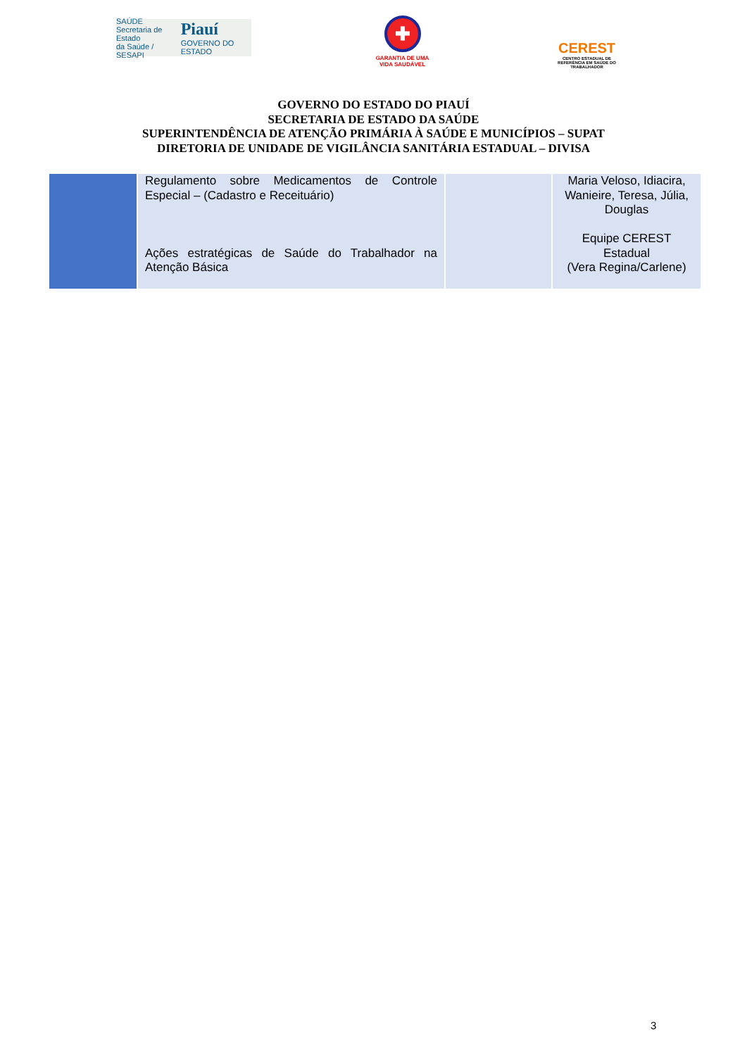SAÚDE
Secretaria de Estado
da Saúde / SESAPI Piauí
GOVERNO DO ESTADO
✚
GARANTIA DE UMA VIDA SAUDÁVEL
CEREST
CENTRO ESTADUAL DE REFERÊNCIA EM SAÚDE DO TRABALHADOR
GOVERNO DO ESTADO DO PIAUÍ
SECRETARIA DE ESTADO DA SAÚDE
SUPERINTENDÊNCIA DE ATENÇÃO PRIMÁRIA À SAÚDE E MUNICÍPIOS – SUPAT
DIRETORIA DE UNIDADE DE VIGILÂNCIA SANITÁRIA ESTADUAL – DIVISA
| | Regulamento sobre Medicamentos de Controle Especial – (Cadastro e Receituário) Ações estratégicas de Saúde do Trabalhador na Atenção Básica | | Maria Veloso, Idiacira, Wanieire, Teresa, Júlia, Douglas Equipe CEREST Estadual (Vera Regina/Carlene) |
3